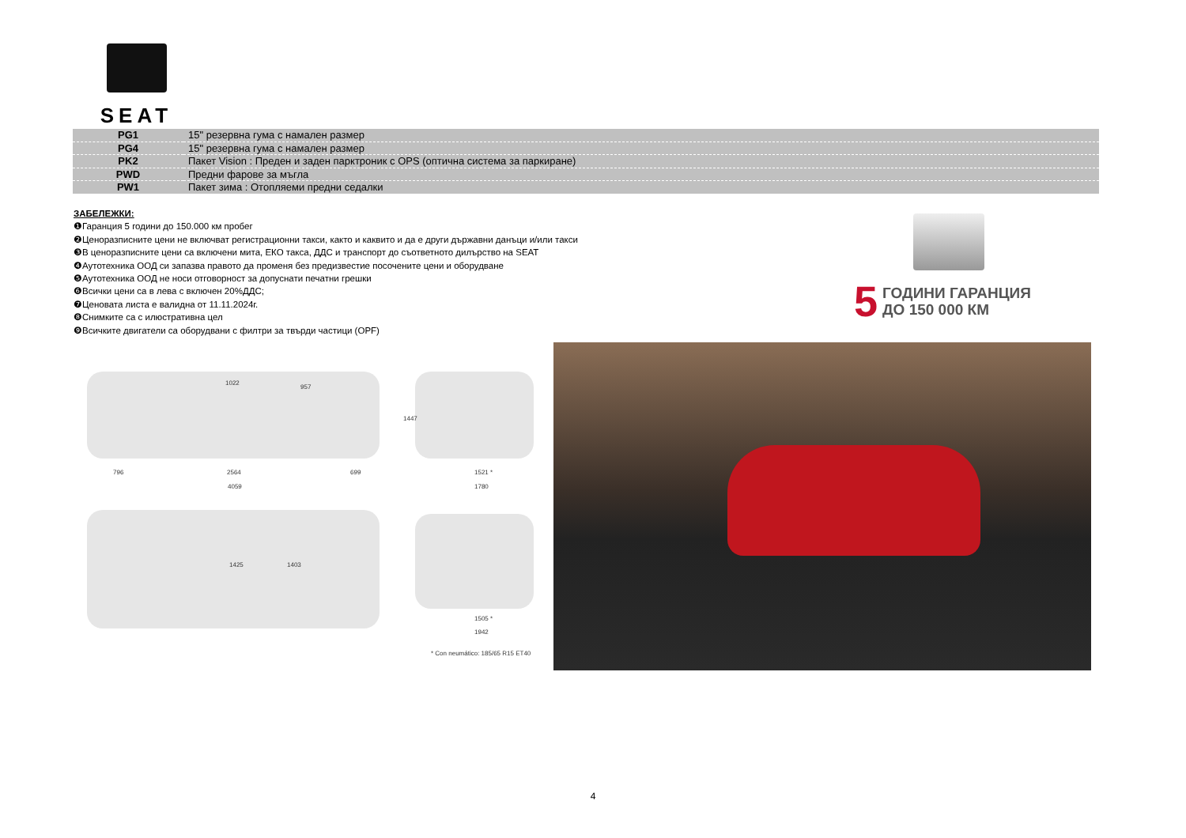SEAT
| PG1 | 15" резервна гума с намален размер |
| PG4 | 15" резервна гума с намален размер |
| PK2 | Пакет Vision : Преден и заден парктроник с OPS (оптична система за паркиране) |
| PWD | Предни фарове за мъгла |
| PW1 | Пакет зима : Отопляеми предни седалки |
ЗАБЕЛЕЖКИ:
❶Гаранция 5 години до 150.000 км пробег
❷Ценоразписните цени не включват регистрационни такси, както и каквито и да е други държавни данъци и/или такси
❸В ценоразписните цени са включени мита, ЕКО такса, ДДС и транспорт до съответното дилърство на SEAT
❹Аутотехника ООД си запазва правото да променя без предизвестие посочените цени и оборудване
❺Аутотехника ООД не носи отговорност за допуснати печатни грешки
❻Всички цени са в лева с включен 20%ДДС;
❼Ценовата листа е валидна от 11.11.2024г.
❽Снимките са с илюстративна цел
❾Всичките двигатели са оборудвани с филтри за твърди частици (OPF)
5 ГОДИНИ ГАРАНЦИЯ
ДО 150 000 КМ
1022
957
1447
796 2564 699 1521 *
4059 1780
1425 1403
1505 *
1942
* Con neumático: 185/65 R15 ET40
4